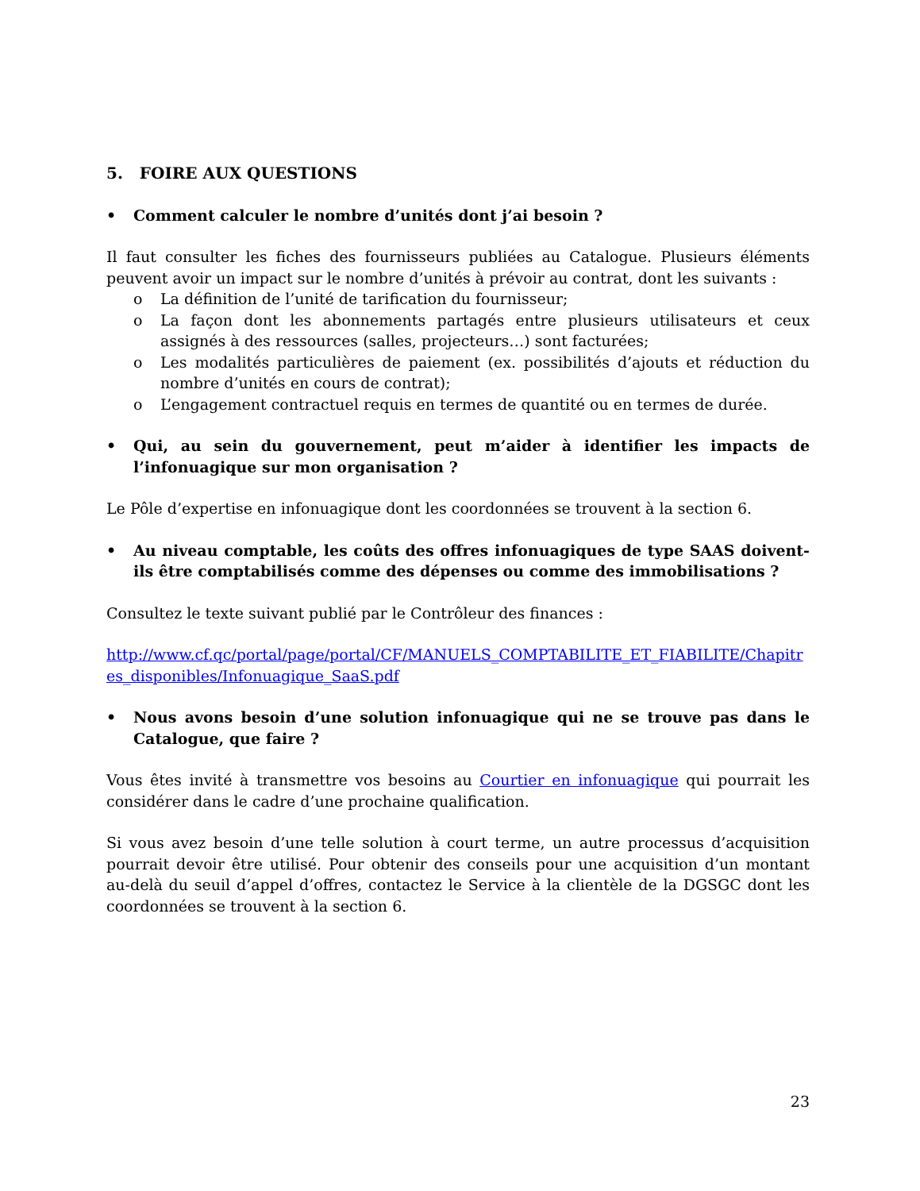5. FOIRE AUX QUESTIONS
• Comment calculer le nombre d’unités dont j’ai besoin ?
Il faut consulter les fiches des fournisseurs publiées au Catalogue. Plusieurs éléments peuvent avoir un impact sur le nombre d’unités à prévoir au contrat, dont les suivants :
o La définition de l’unité de tarification du fournisseur;
o La façon dont les abonnements partagés entre plusieurs utilisateurs et ceux assignés à des ressources (salles, projecteurs…) sont facturées;
o Les modalités particulières de paiement (ex. possibilités d’ajouts et réduction du nombre d’unités en cours de contrat);
o L’engagement contractuel requis en termes de quantité ou en termes de durée.
• Qui, au sein du gouvernement, peut m’aider à identifier les impacts de l’infonuagique sur mon organisation ?
Le Pôle d’expertise en infonuagique dont les coordonnées se trouvent à la section 6.
• Au niveau comptable, les coûts des offres infonuagiques de type SAAS doivent-ils être comptabilisés comme des dépenses ou comme des immobilisations ?
Consultez le texte suivant publié par le Contrôleur des finances :
http://www.cf.qc/portal/page/portal/CF/MANUELS_COMPTABILITE_ET_FIABILITE/Chapitres_disponibles/Infonuagique_SaaS.pdf
• Nous avons besoin d’une solution infonuagique qui ne se trouve pas dans le Catalogue, que faire ?
Vous êtes invité à transmettre vos besoins au Courtier en infonuagique qui pourrait les considérer dans le cadre d’une prochaine qualification.
Si vous avez besoin d’une telle solution à court terme, un autre processus d’acquisition pourrait devoir être utilisé. Pour obtenir des conseils pour une acquisition d’un montant au-delà du seuil d’appel d’offres, contactez le Service à la clientèle de la DGSGC dont les coordonnées se trouvent à la section 6.
23